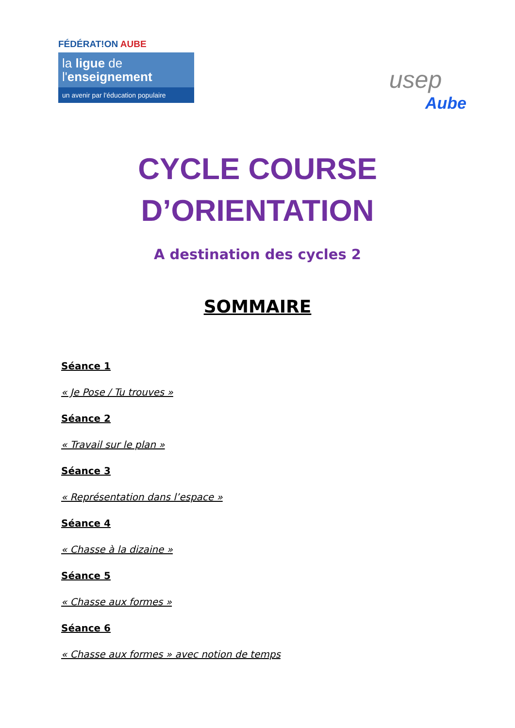FÉDÉRAT!ON AUBE
la ligue de
l'enseignement
un avenir par l'éducation populaire
usep
Aube
CYCLE COURSE
D’ORIENTATION
A destination des cycles 2
SOMMAIRE
Séance 1
« Je Pose / Tu trouves »
Séance 2
« Travail sur le plan »
Séance 3
« Représentation dans l’espace »
Séance 4
« Chasse à la dizaine »
Séance 5
« Chasse aux formes »
Séance 6
« Chasse aux formes » avec notion de temps